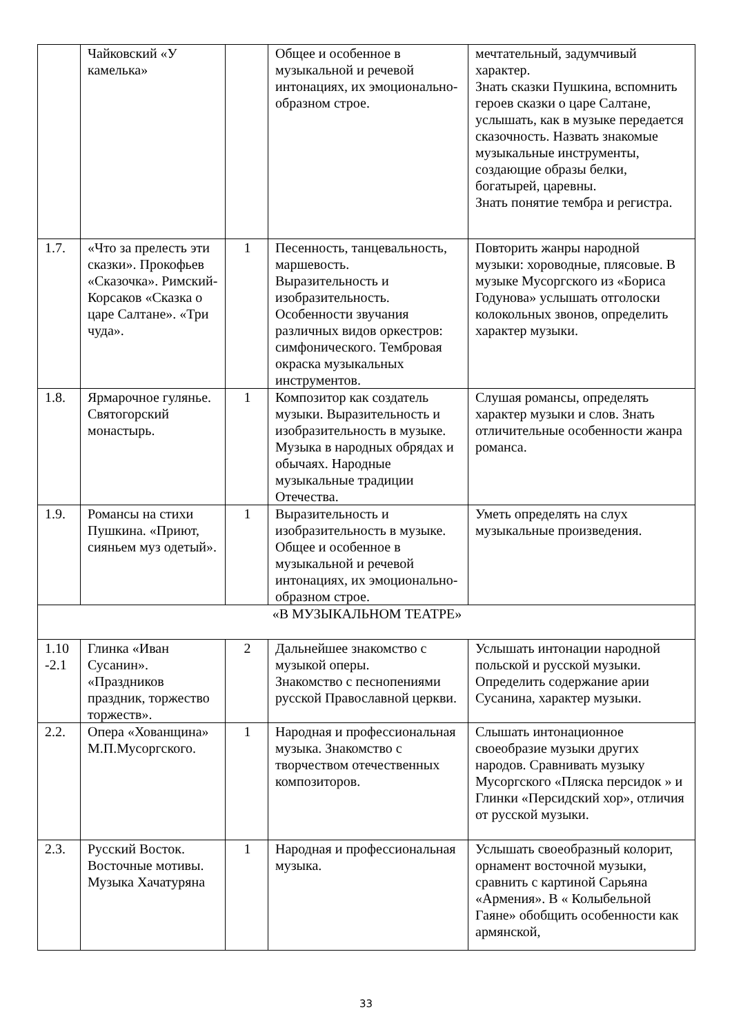| | Чайковский «У камелька» | | Общее и особенное в музыкальной и речевой интонациях, их эмоционально-образном строе. | мечтательный, задумчивый характер. Знать сказки Пушкина, вспомнить героев сказки о царе Салтане, услышать, как в музыке передается сказочность. Назвать знакомые музыкальные инструменты, создающие образы белки, богатырей, царевны. Знать понятие тембра и регистра. |
| 1.7. | «Что за прелесть эти сказки». Прокофьев «Сказочка». Римский-Корсаков «Сказка о царе Салтане». «Три чуда». | 1 | Песенность, танцевальность, маршевость. Выразительность и изобразительность. Особенности звучания различных видов оркестров: симфонического. Тембровая окраска музыкальных инструментов. | Повторить жанры народной музыки: хороводные, плясовые. В музыке Мусоргского из «Бориса Годунова» услышать отголоски колокольных звонов, определить характер музыки. |
| 1.8. | Ярмарочное гулянье. Святогорский монастырь. | 1 | Композитор как создатель музыки. Выразительность и изобразительность в музыке. Музыка в народных обрядах и обычаях. Народные музыкальные традиции Отечества. | Слушая романсы, определять характер музыки и слов. Знать отличительные особенности жанра романса. |
| 1.9. | Романсы на стихи Пушкина. «Приют, сияньем муз одетый». | 1 | Выразительность и изобразительность в музыке. Общее и особенное в музыкальной и речевой интонациях, их эмоционально-образном строе. | Уметь определять на слух музыкальные произведения. |
| «В МУЗЫКАЛЬНОМ ТЕАТРЕ» | | | | |
| 1.10 -2.1 | Глинка «Иван Сусанин». «Праздников праздник, торжество торжеств». | 2 | Дальнейшее знакомство с музыкой оперы. Знакомство с песнопениями русской Православной церкви. | Услышать интонации народной польской и русской музыки. Определить содержание арии Сусанина, характер музыки. |
| 2.2. | Опера «Хованщина» М.П.Мусоргского. | 1 | Народная и профессиональная музыка. Знакомство с творчеством отечественных композиторов. | Слышать интонационное своеобразие музыки других народов. Сравнивать музыку Мусоргского «Пляска персидок » и Глинки «Персидский хор», отличия от русской музыки. |
| 2.3. | Русский Восток. Восточные мотивы. Музыка Хачатуряна | 1 | Народная и профессиональная музыка. | Услышать своеобразный колорит, орнамент восточной музыки, сравнить с картиной Сарьяна «Армения». В « Колыбельной Гаяне» обобщить особенности как армянской, |
33